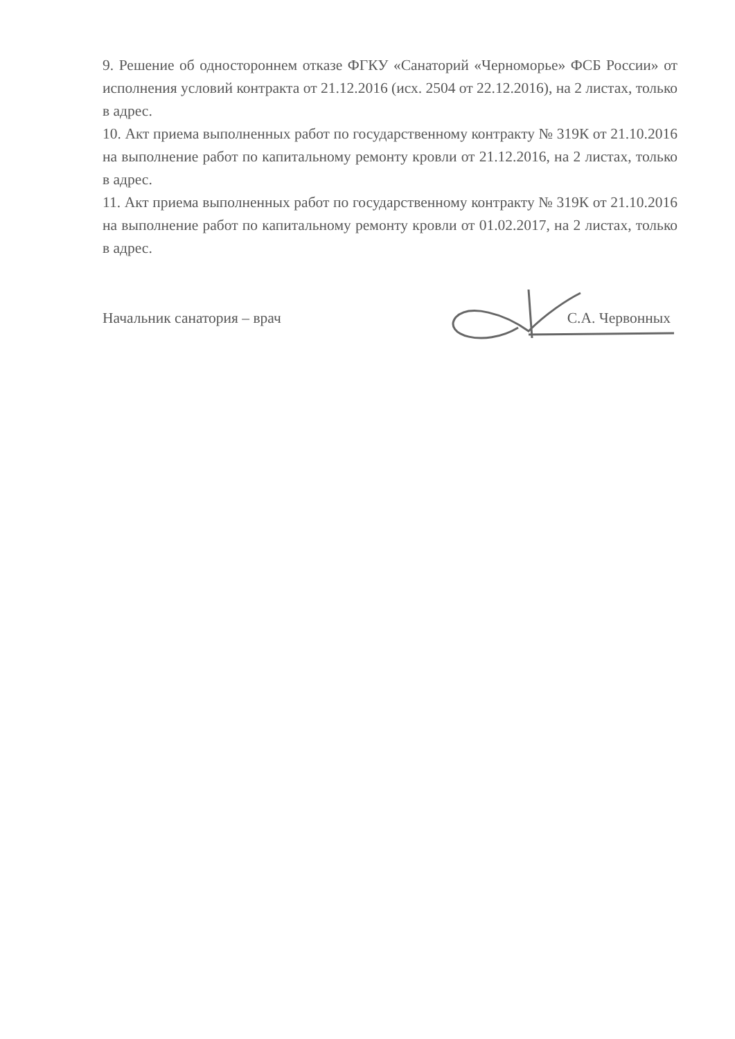9. Решение об одностороннем отказе ФГКУ «Санаторий «Черноморье» ФСБ России» от исполнения условий контракта от 21.12.2016 (исх. 2504 от 22.12.2016), на 2 листах, только в адрес.
10. Акт приема выполненных работ по государственному контракту № 319К от 21.10.2016 на выполнение работ по капитальному ремонту кровли от 21.12.2016, на 2 листах, только в адрес.
11. Акт приема выполненных работ по государственному контракту № 319К от 21.10.2016 на выполнение работ по капитальному ремонту кровли от 01.02.2017, на 2 листах, только в адрес.
Начальник санатория – врач С.А. Червонных